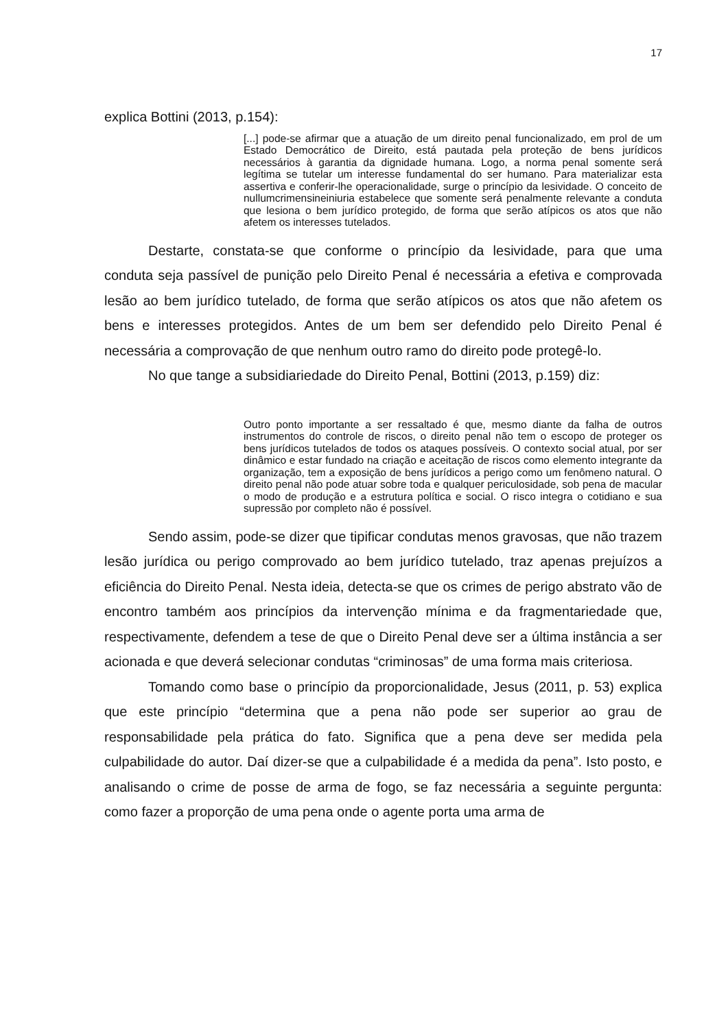17
explica Bottini (2013, p.154):
[...] pode-se afirmar que a atuação de um direito penal funcionalizado, em prol de um Estado Democrático de Direito, está pautada pela proteção de bens jurídicos necessários à garantia da dignidade humana. Logo, a norma penal somente será legítima se tutelar um interesse fundamental do ser humano. Para materializar esta assertiva e conferir-lhe operacionalidade, surge o princípio da lesividade. O conceito de nullumcrimensineiniuria estabelece que somente será penalmente relevante a conduta que lesiona o bem jurídico protegido, de forma que serão atípicos os atos que não afetem os interesses tutelados.
Destarte, constata-se que conforme o princípio da lesividade, para que uma conduta seja passível de punição pelo Direito Penal é necessária a efetiva e comprovada lesão ao bem jurídico tutelado, de forma que serão atípicos os atos que não afetem os bens e interesses protegidos. Antes de um bem ser defendido pelo Direito Penal é necessária a comprovação de que nenhum outro ramo do direito pode protegê-lo.
No que tange a subsidiariedade do Direito Penal, Bottini (2013, p.159) diz:
Outro ponto importante a ser ressaltado é que, mesmo diante da falha de outros instrumentos do controle de riscos, o direito penal não tem o escopo de proteger os bens jurídicos tutelados de todos os ataques possíveis. O contexto social atual, por ser dinâmico e estar fundado na criação e aceitação de riscos como elemento integrante da organização, tem a exposição de bens jurídicos a perigo como um fenômeno natural. O direito penal não pode atuar sobre toda e qualquer periculosidade, sob pena de macular o modo de produção e a estrutura política e social. O risco integra o cotidiano e sua supressão por completo não é possível.
Sendo assim, pode-se dizer que tipificar condutas menos gravosas, que não trazem lesão jurídica ou perigo comprovado ao bem jurídico tutelado, traz apenas prejuízos a eficiência do Direito Penal. Nesta ideia, detecta-se que os crimes de perigo abstrato vão de encontro também aos princípios da intervenção mínima e da fragmentariedade que, respectivamente, defendem a tese de que o Direito Penal deve ser a última instância a ser acionada e que deverá selecionar condutas “criminosas” de uma forma mais criteriosa.
Tomando como base o princípio da proporcionalidade, Jesus (2011, p. 53) explica que este princípio “determina que a pena não pode ser superior ao grau de responsabilidade pela prática do fato. Significa que a pena deve ser medida pela culpabilidade do autor. Daí dizer-se que a culpabilidade é a medida da pena”. Isto posto, e analisando o crime de posse de arma de fogo, se faz necessária a seguinte pergunta: como fazer a proporção de uma pena onde o agente porta uma arma de